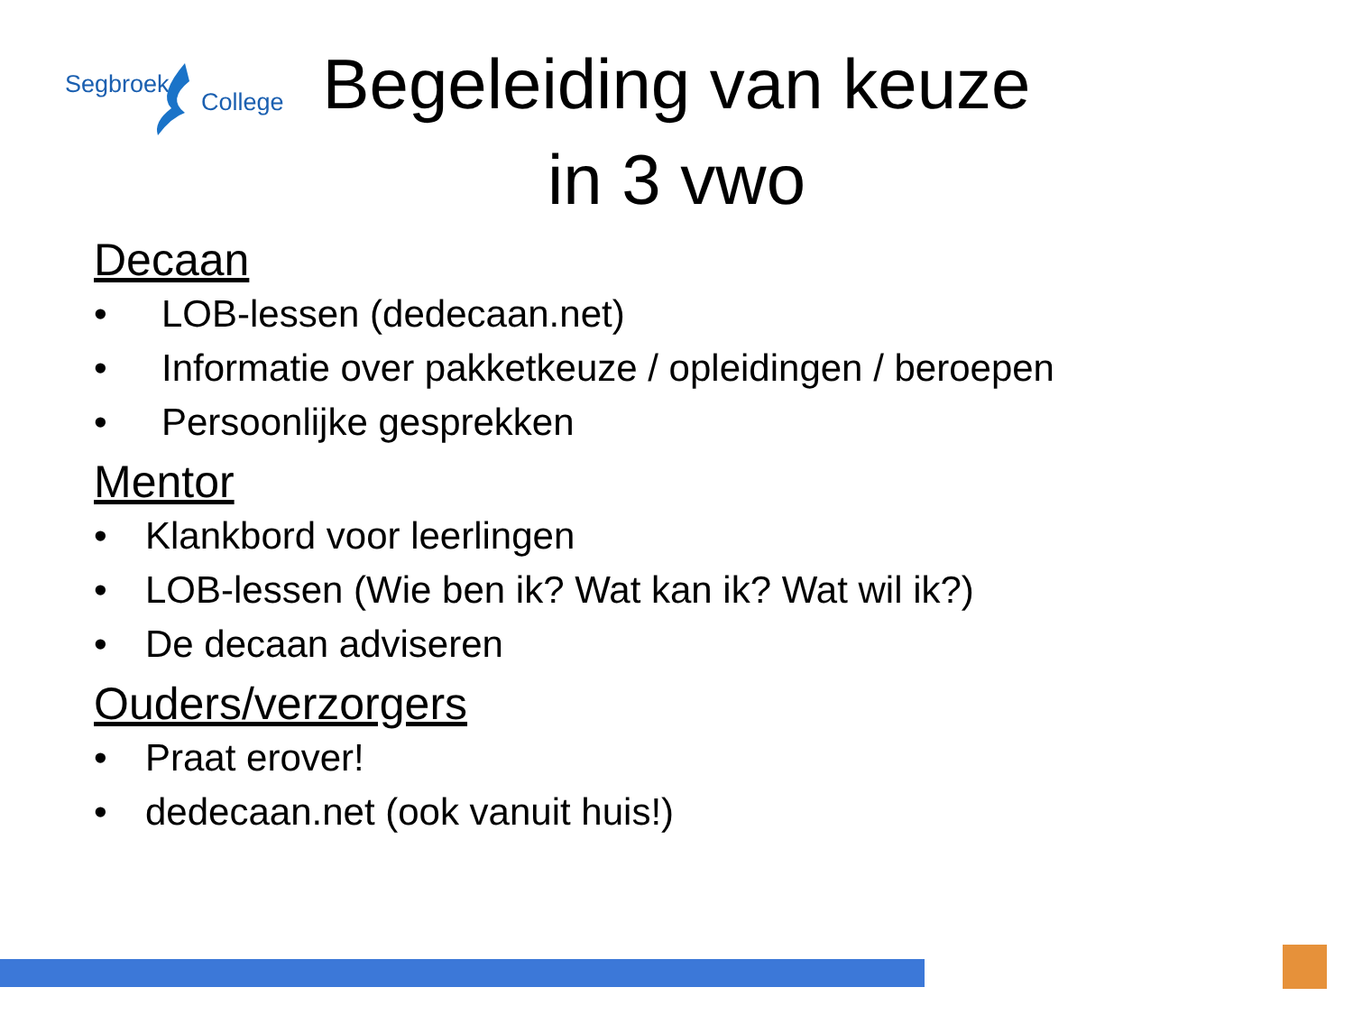Segbroek
College
Begeleiding van keuze in 3 vwo
Decaan
• LOB-lessen (dedecaan.net)
• Informatie over pakketkeuze / opleidingen / beroepen
• Persoonlijke gesprekken
Mentor
• Klankbord voor leerlingen
• LOB-lessen (Wie ben ik? Wat kan ik? Wat wil ik?)
• De decaan adviseren
Ouders/verzorgers
• Praat erover!
• dedecaan.net (ook vanuit huis!)